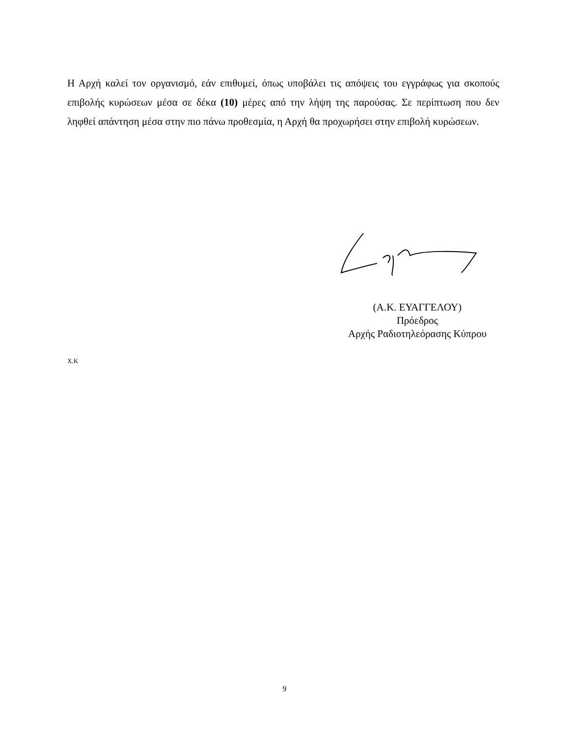Η Αρχή καλεί τον οργανισμό, εάν επιθυμεί, όπως υποβάλει τις απόψεις του εγγράφως για σκοπούς επιβολής κυρώσεων μέσα σε δέκα (10) μέρες από την λήψη της παρούσας. Σε περίπτωση που δεν ληφθεί απάντηση μέσα στην πιο πάνω προθεσμία, η Αρχή θα προχωρήσει στην επιβολή κυρώσεων.
(Α.Κ. ΕΥΑΓΓΕΛΟΥ)
Πρόεδρος
Αρχής Ραδιοτηλεόρασης Κύπρου
Χ.Κ
9